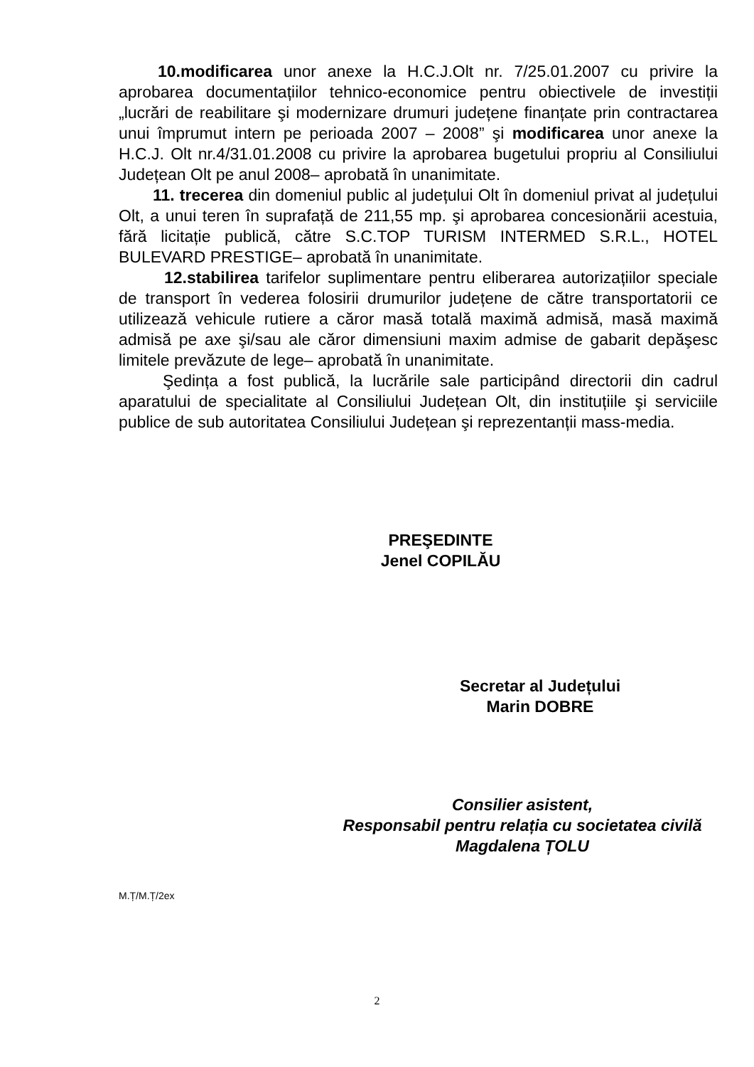10.modificarea unor anexe la H.C.J.Olt nr. 7/25.01.2007 cu privire la aprobarea documentațiilor tehnico-economice pentru obiectivele de investiții „lucrări de reabilitare şi modernizare drumuri județene finanțate prin contractarea unui împrumut intern pe perioada 2007 – 2008” şi modificarea unor anexe la H.C.J. Olt nr.4/31.01.2008 cu privire la aprobarea bugetului propriu al Consiliului Județean Olt pe anul 2008– aprobată în unanimitate.
11. trecerea din domeniul public al județului Olt în domeniul privat al județului Olt, a unui teren în suprafață de 211,55 mp. şi aprobarea concesionării acestuia, fără licitație publică, către S.C.TOP TURISM INTERMED S.R.L., HOTEL BULEVARD PRESTIGE– aprobată în unanimitate.
12.stabilirea tarifelor suplimentare pentru eliberarea autorizațiilor speciale de transport în vederea folosirii drumurilor județene de către transportatorii ce utilizează vehicule rutiere a căror masă totală maximă admisă, masă maximă admisă pe axe şi/sau ale căror dimensiuni maxim admise de gabarit depăşesc limitele prevăzute de lege– aprobată în unanimitate.
Şedința a fost publică, la lucrările sale participând directorii din cadrul aparatului de specialitate al Consiliului Județean Olt, din instituțiile şi serviciile publice de sub autoritatea Consiliului Județean şi reprezentanții mass-media.
PREŞEDINTE
Jenel COPILĂU
Secretar al Județului
Marin DOBRE
Consilier asistent,
Responsabil pentru relația cu societatea civilă
Magdalena ȚOLU
M.Ț/M.Ț/2ex
2